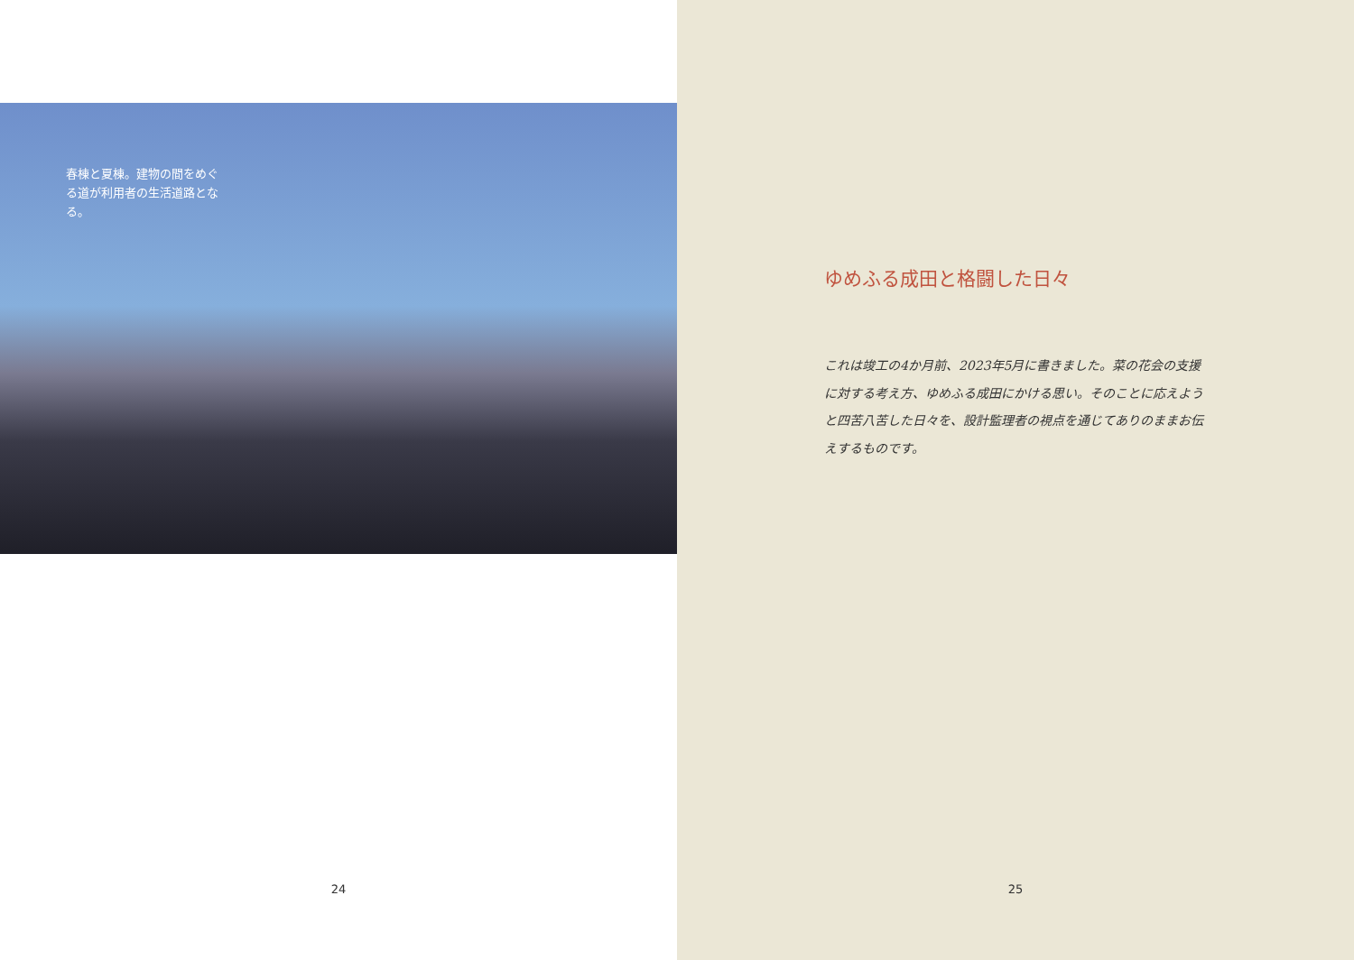春棟と夏棟。建物の間をめぐる道が利用者の生活道路となる。
24
ゆめふる成田と格闘した日々
これは竣工の4か月前、2023年5月に書きました。菜の花会の支援に対する考え方、ゆめふる成田にかける思い。そのことに応えようと四苦八苦した日々を、設計監理者の視点を通じてありのままお伝えするものです。
25